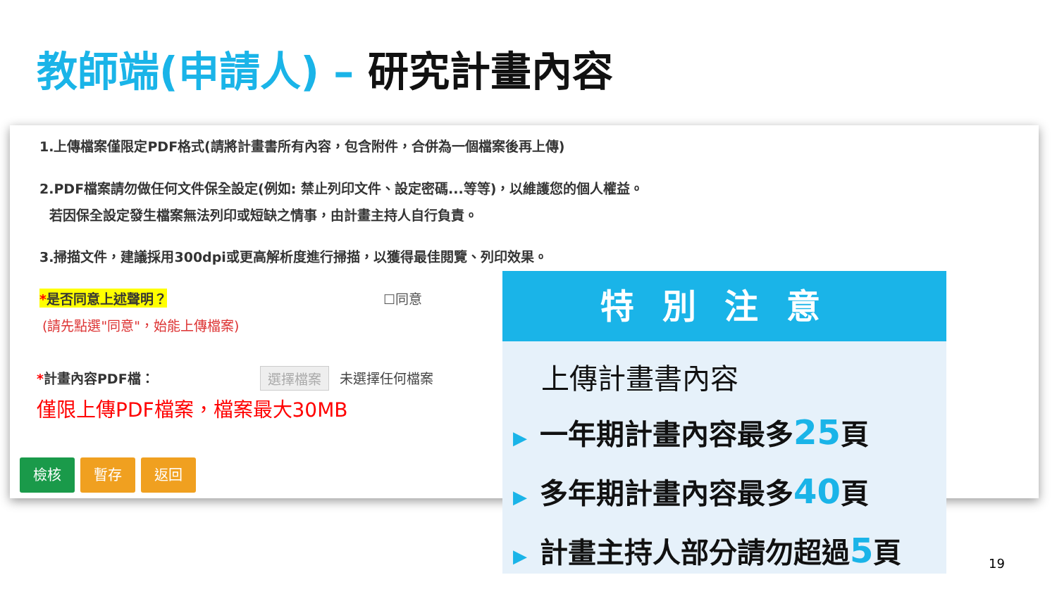教師端(申請人) – 研究計畫內容
1.上傳檔案僅限定PDF格式(請將計畫書所有內容，包含附件，合併為一個檔案後再上傳)
2.PDF檔案請勿做任何文件保全設定(例如: 禁止列印文件、設定密碼...等等)，以維護您的個人權益。
若因保全設定發生檔案無法列印或短缺之情事，由計畫主持人自行負責。
3.掃描文件，建議採用300dpi或更高解析度進行掃描，以獲得最佳閱覽、列印效果。
*是否同意上述聲明？ ☐同意
(請先點選"同意"，始能上傳檔案)
*計畫內容PDF檔： 選擇檔案 未選擇任何檔案
僅限上傳PDF檔案，檔案最大30MB
檢核 暫存 返回
特別注意
上傳計畫書內容
▶ 一年期計畫內容最多25頁
▶ 多年期計畫內容最多40頁
▶ 計畫主持人部分請勿超過5頁
19